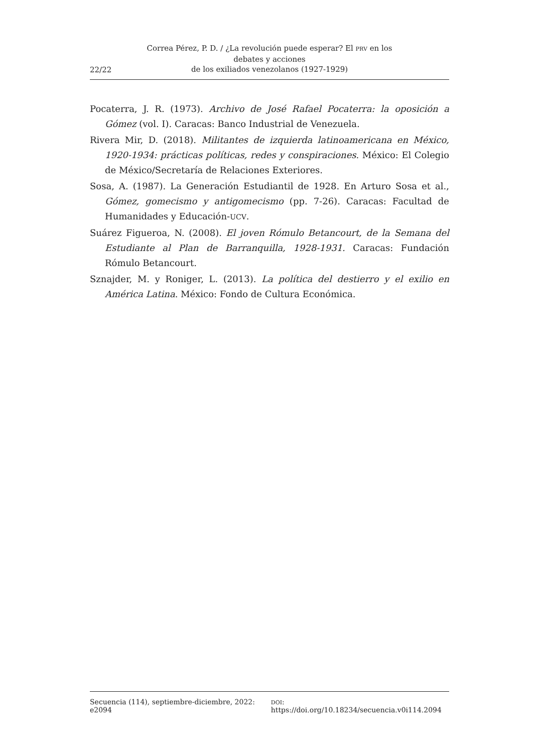22/22 Correa Pérez, P. D. / ¿La revolución puede esperar? El PRV en los debates y acciones
de los exiliados venezolanos (1927-1929)
Pocaterra, J. R. (1973). Archivo de José Rafael Pocaterra: la oposición a Gómez (vol. I). Caracas: Banco Industrial de Venezuela.
Rivera Mir, D. (2018). Militantes de izquierda latinoamericana en México, 1920-1934: prácticas políticas, redes y conspiraciones. México: El Colegio de México/Secretaría de Relaciones Exteriores.
Sosa, A. (1987). La Generación Estudiantil de 1928. En Arturo Sosa et al., Gómez, gomecismo y antigomecismo (pp. 7-26). Caracas: Facultad de Humanidades y Educación-UCV.
Suárez Figueroa, N. (2008). El joven Rómulo Betancourt, de la Semana del Estudiante al Plan de Barranquilla, 1928-1931. Caracas: Fundación Rómulo Betancourt.
Sznajder, M. y Roniger, L. (2013). La política del destierro y el exilio en América Latina. México: Fondo de Cultura Económica.
Secuencia (114), septiembre-diciembre, 2022: e2094 DOI: https://doi.org/10.18234/secuencia.v0i114.2094